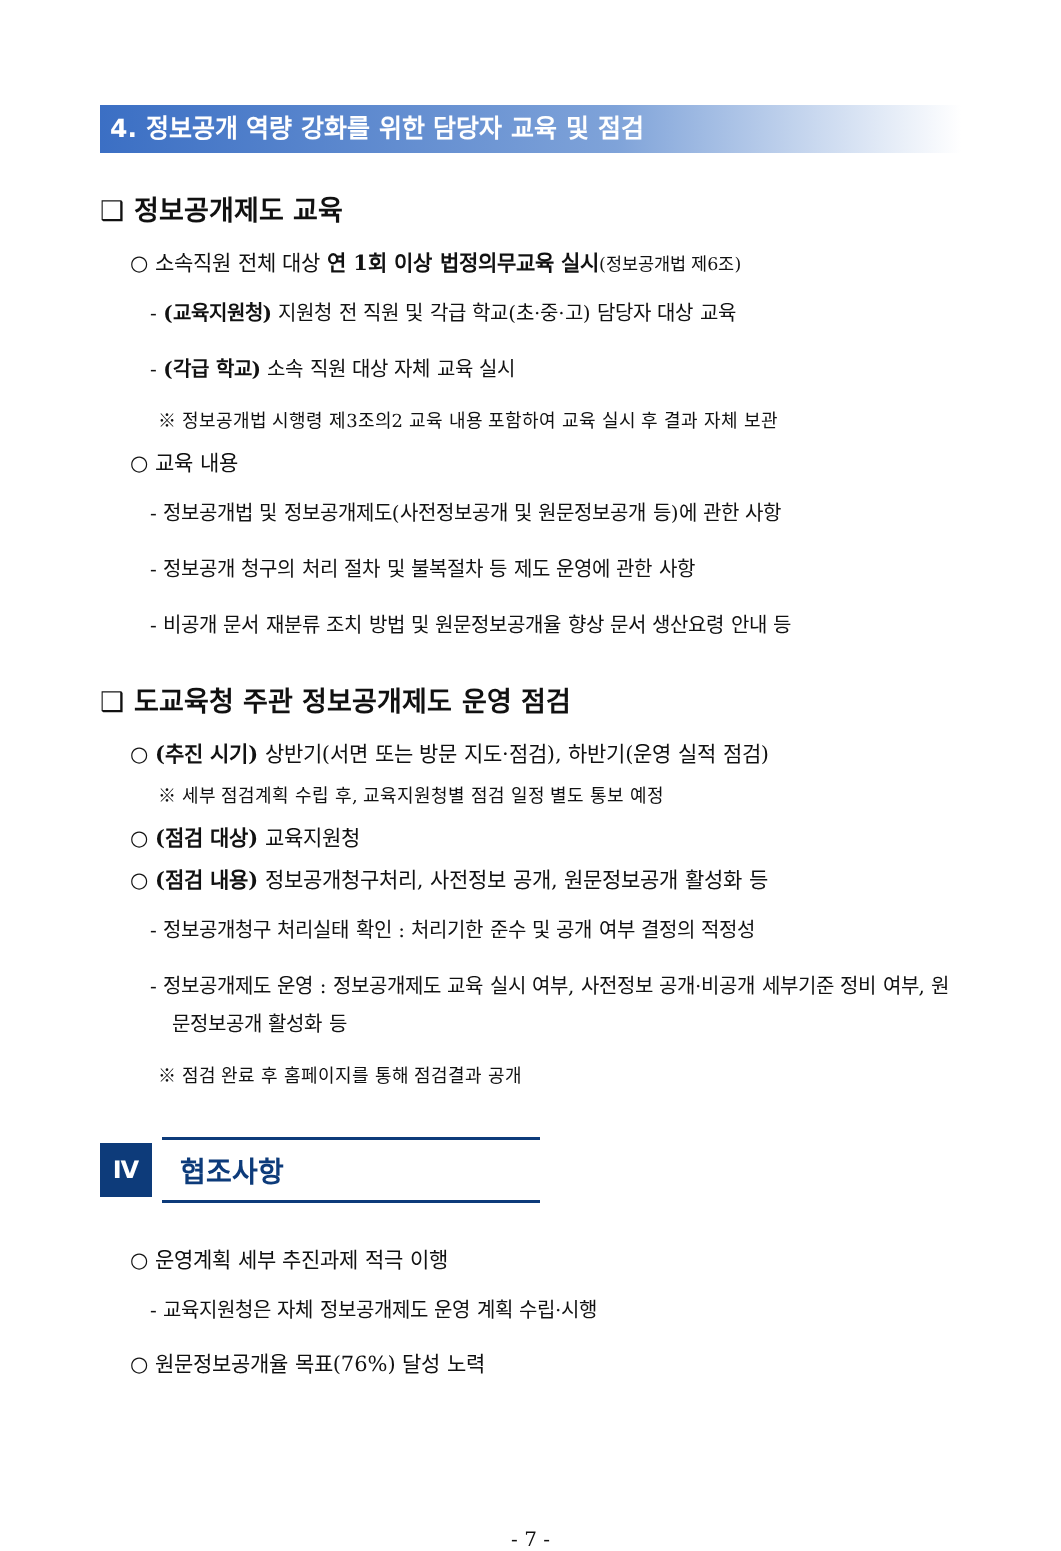4. 정보공개 역량 강화를 위한 담당자 교육 및 점검
❑ 정보공개제도 교육
○ 소속직원 전체 대상 연 1회 이상 법정의무교육 실시(정보공개법 제6조)
- (교육지원청) 지원청 전 직원 및 각급 학교(초·중·고) 담당자 대상 교육
- (각급 학교) 소속 직원 대상 자체 교육 실시
※ 정보공개법 시행령 제3조의2 교육 내용 포함하여 교육 실시 후 결과 자체 보관
○ 교육 내용
- 정보공개법 및 정보공개제도(사전정보공개 및 원문정보공개 등)에 관한 사항
- 정보공개 청구의 처리 절차 및 불복절차 등 제도 운영에 관한 사항
- 비공개 문서 재분류 조치 방법 및 원문정보공개율 향상 문서 생산요령 안내 등
❑ 도교육청 주관 정보공개제도 운영 점검
○ (추진 시기) 상반기(서면 또는 방문 지도·점검), 하반기(운영 실적 점검)
※ 세부 점검계획 수립 후, 교육지원청별 점검 일정 별도 통보 예정
○ (점검 대상) 교육지원청
○ (점검 내용) 정보공개청구처리, 사전정보 공개, 원문정보공개 활성화 등
- 정보공개청구 처리실태 확인 : 처리기한 준수 및 공개 여부 결정의 적정성
- 정보공개제도 운영 : 정보공개제도 교육 실시 여부, 사전정보 공개·비공개 세부기준 정비 여부, 원문정보공개 활성화 등
※ 점검 완료 후 홈페이지를 통해 점검결과 공개
Ⅳ
협조사항
○ 운영계획 세부 추진과제 적극 이행
- 교육지원청은 자체 정보공개제도 운영 계획 수립·시행
○ 원문정보공개율 목표(76%) 달성 노력
- 7 -